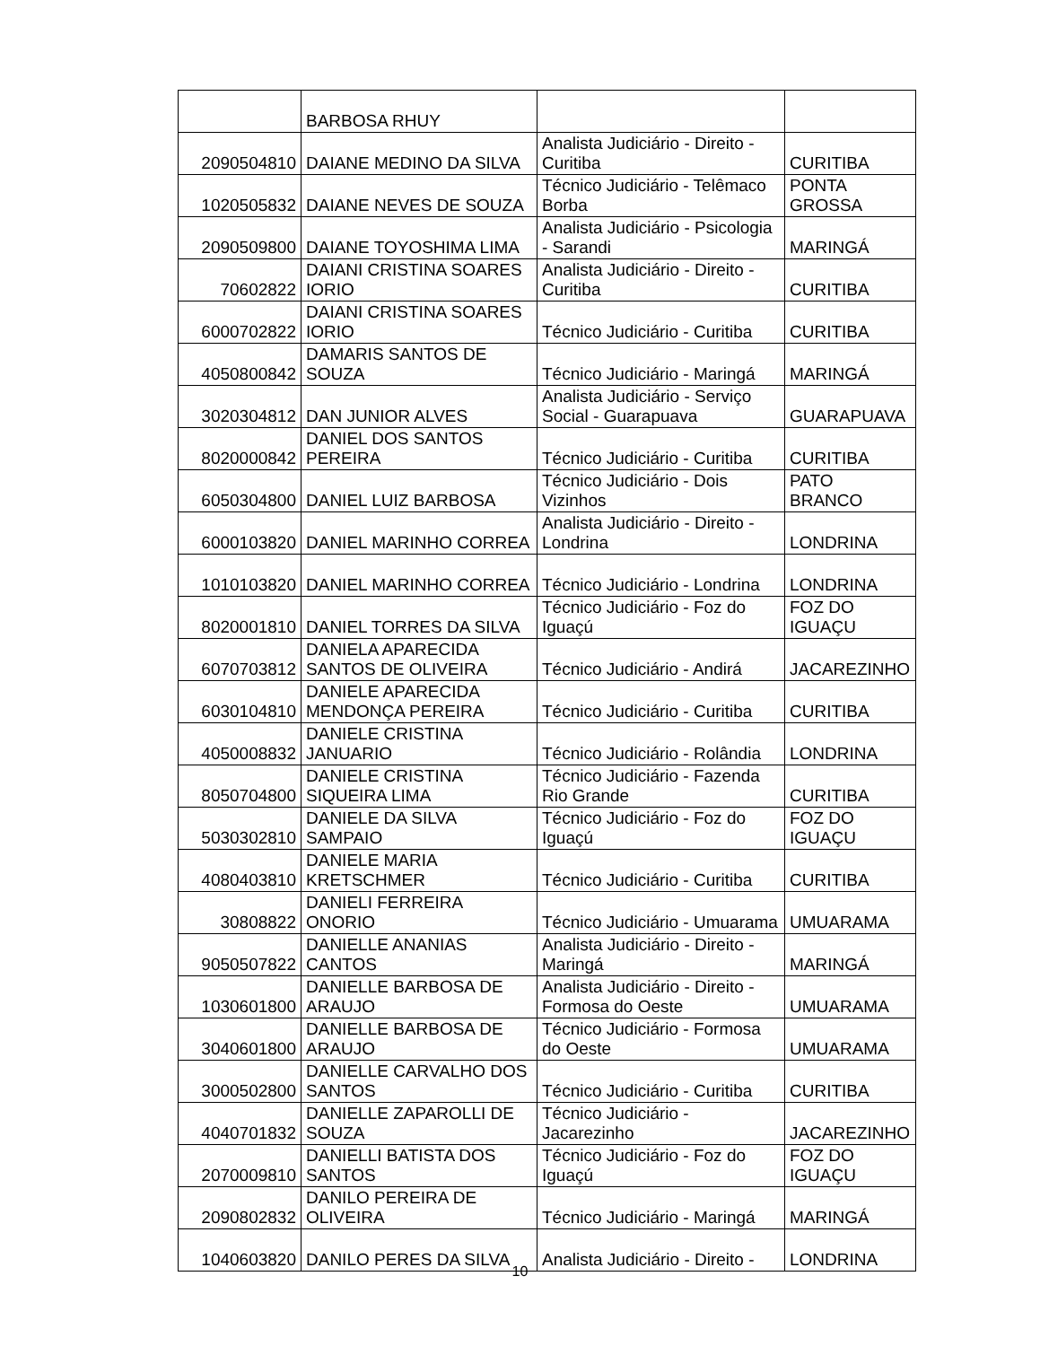| | BARBOSA RHUY | | |
| 2090504810 | DAIANE MEDINO DA SILVA | Analista Judiciário - Direito - Curitiba | CURITIBA |
| 1020505832 | DAIANE NEVES DE SOUZA | Técnico Judiciário - Telêmaco Borba | PONTA GROSSA |
| 2090509800 | DAIANE TOYOSHIMA LIMA | Analista Judiciário - Psicologia - Sarandi | MARINGÁ |
| 70602822 | DAIANI CRISTINA SOARES IORIO | Analista Judiciário - Direito - Curitiba | CURITIBA |
| 6000702822 | DAIANI CRISTINA SOARES IORIO | Técnico Judiciário - Curitiba | CURITIBA |
| 4050800842 | DAMARIS SANTOS DE SOUZA | Técnico Judiciário - Maringá | MARINGÁ |
| 3020304812 | DAN JUNIOR ALVES | Analista Judiciário - Serviço Social - Guarapuava | GUARAPUAVA |
| 8020000842 | DANIEL DOS SANTOS PEREIRA | Técnico Judiciário - Curitiba | CURITIBA |
| 6050304800 | DANIEL LUIZ BARBOSA | Técnico Judiciário - Dois Vizinhos | PATO BRANCO |
| 6000103820 | DANIEL MARINHO CORREA | Analista Judiciário - Direito - Londrina | LONDRINA |
| 1010103820 | DANIEL MARINHO CORREA | Técnico Judiciário - Londrina | LONDRINA |
| 8020001810 | DANIEL TORRES DA SILVA | Técnico Judiciário - Foz do Iguaçú | FOZ DO IGUAÇU |
| 6070703812 | DANIELA APARECIDA SANTOS DE OLIVEIRA | Técnico Judiciário - Andirá | JACAREZINHO |
| 6030104810 | DANIELE APARECIDA MENDONÇA PEREIRA | Técnico Judiciário - Curitiba | CURITIBA |
| 4050008832 | DANIELE CRISTINA JANUARIO | Técnico Judiciário - Rolândia | LONDRINA |
| 8050704800 | DANIELE CRISTINA SIQUEIRA LIMA | Técnico Judiciário - Fazenda Rio Grande | CURITIBA |
| 5030302810 | DANIELE DA SILVA SAMPAIO | Técnico Judiciário - Foz do Iguaçú | FOZ DO IGUAÇU |
| 4080403810 | DANIELE MARIA KRETSCHMER | Técnico Judiciário - Curitiba | CURITIBA |
| 30808822 | DANIELI FERREIRA ONORIO | Técnico Judiciário - Umuarama | UMUARAMA |
| 9050507822 | DANIELLE ANANIAS CANTOS | Analista Judiciário - Direito - Maringá | MARINGÁ |
| 1030601800 | DANIELLE BARBOSA DE ARAUJO | Analista Judiciário - Direito - Formosa do Oeste | UMUARAMA |
| 3040601800 | DANIELLE BARBOSA DE ARAUJO | Técnico Judiciário - Formosa do Oeste | UMUARAMA |
| 3000502800 | DANIELLE CARVALHO DOS SANTOS | Técnico Judiciário - Curitiba | CURITIBA |
| 4040701832 | DANIELLE ZAPAROLLI DE SOUZA | Técnico Judiciário - Jacarezinho | JACAREZINHO |
| 2070009810 | DANIELLI BATISTA DOS SANTOS | Técnico Judiciário - Foz do Iguaçú | FOZ DO IGUAÇU |
| 2090802832 | DANILO PEREIRA DE OLIVEIRA | Técnico Judiciário - Maringá | MARINGÁ |
| 1040603820 | DANILO PERES DA SILVA | Analista Judiciário - Direito - | LONDRINA |
10